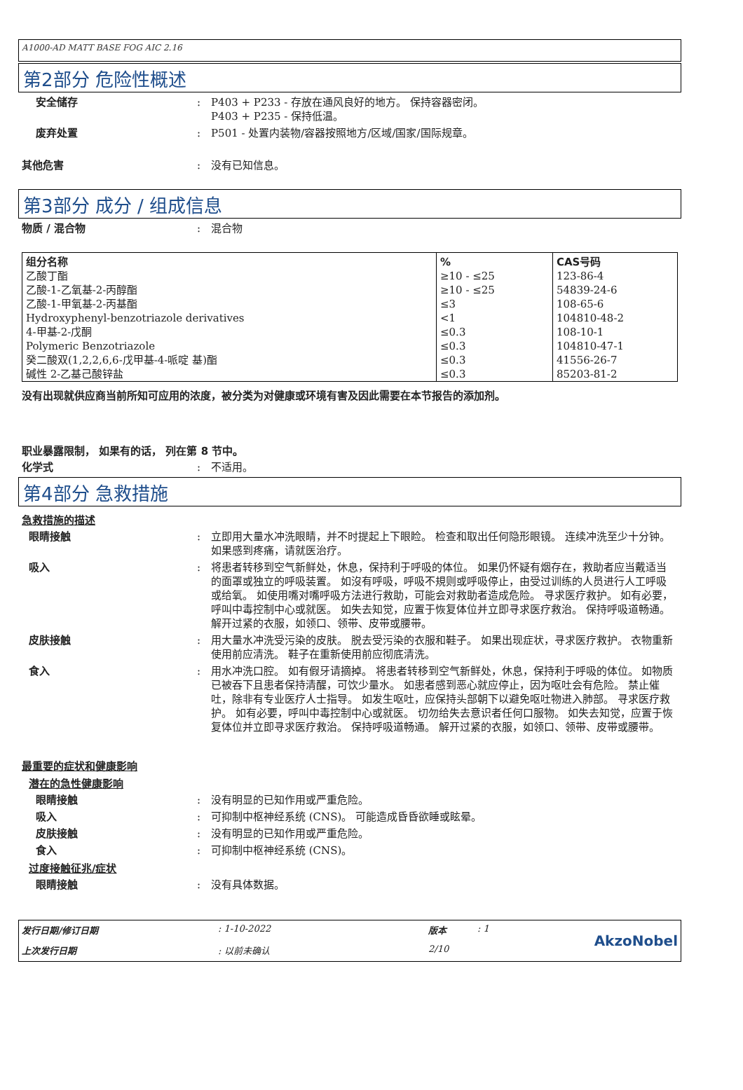A1000-AD MATT BASE FOG AIC 2.16
第2部分 危险性概述
安全储存 : P403 + P233 - 存放在通风良好的地方。 保持容器密闭。
P403 + P235 - 保持低温。
废弃处置 : P501 - 处置内装物/容器按照地方/区域/国家/国际规章。
其他危害 : 没有已知信息。
第3部分 成分 / 组成信息
物质 / 混合物 : 混合物
| 组分名称 | % | CAS号码 |
| --- | --- | --- |
| 乙酸丁酯 乙酸-1-乙氧基-2-丙醇酯 乙酸-1-甲氧基-2-丙基酯 Hydroxyphenyl-benzotriazole derivatives 4-甲基-2-戊酮 Polymeric Benzotriazole 癸二酸双(1,2,2,6,6-戊甲基-4-哌啶 基)酯 碱性 2-乙基己酸锌盐 | ≥10 - ≤25 ≥10 - ≤25 ≤3 <1 ≤0.3 ≤0.3 ≤0.3 ≤0.3 | 123-86-4 54839-24-6 108-65-6 104810-48-2 108-10-1 104810-47-1 41556-26-7 85203-81-2 |
没有出现就供应商当前所知可应用的浓度，被分类为对健康或环境有害及因此需要在本节报告的添加剂。
职业暴露限制， 如果有的话， 列在第 8 节中。
化学式 : 不适用。
第4部分 急救措施
急救措施的描述
眼睛接触 : 立即用大量水冲洗眼睛，并不时提起上下眼睑。 检查和取出任何隐形眼镜。 连续冲洗至少十分钟。 如果感到疼痛，请就医治疗。
吸入 : 将患者转移到空气新鲜处，休息，保持利于呼吸的体位。 如果仍怀疑有烟存在，救助者应当戴适当的面罩或独立的呼吸装置。 如沒有呼吸，呼吸不規则或呼吸停止，由受过训练的人员进行人工呼吸或给氧。 如使用嘴对嘴呼吸方法进行救助，可能会对救助者造成危险。 寻求医疗救护。 如有必要，呼叫中毒控制中心或就医。 如失去知觉，应置于恢复体位并立即寻求医疗救治。 保持呼吸道畅通。 解开过紧的衣服，如领口、领带、皮带或腰带。
皮肤接触 : 用大量水冲洗受污染的皮肤。 脱去受污染的衣服和鞋子。 如果出现症状，寻求医疗救护。 衣物重新使用前应清洗。 鞋子在重新使用前应彻底清洗。
食入 : 用水冲洗口腔。 如有假牙请摘掉。 将患者转移到空气新鲜处，休息，保持利于呼吸的体位。 如物质已被吞下且患者保持清醒，可饮少量水。 如患者感到恶心就应停止，因为呕吐会有危险。 禁止催吐，除非有专业医疗人士指导。 如发生呕吐，应保持头部朝下以避免呕吐物进入肺部。 寻求医疗救护。 如有必要，呼叫中毒控制中心或就医。 切勿给失去意识者任何口服物。 如失去知觉，应置于恢复体位并立即寻求医疗救治。 保持呼吸道畅通。 解开过紧的衣服，如领口、领带、皮带或腰带。
最重要的症状和健康影响
潜在的急性健康影响
眼睛接触 : 没有明显的已知作用或严重危险。
吸入 : 可抑制中枢神经系统 (CNS)。 可能造成昏昏欲睡或眩晕。
皮肤接触 : 没有明显的已知作用或严重危险。
食入 : 可抑制中枢神经系统 (CNS)。
过度接触征兆/症状
眼睛接触 : 没有具体数据。
发行日期/修订日期
: 1-10-2022
版本
: 1
AkzoNobel
上次发行日期
: 以前未确认
2/10